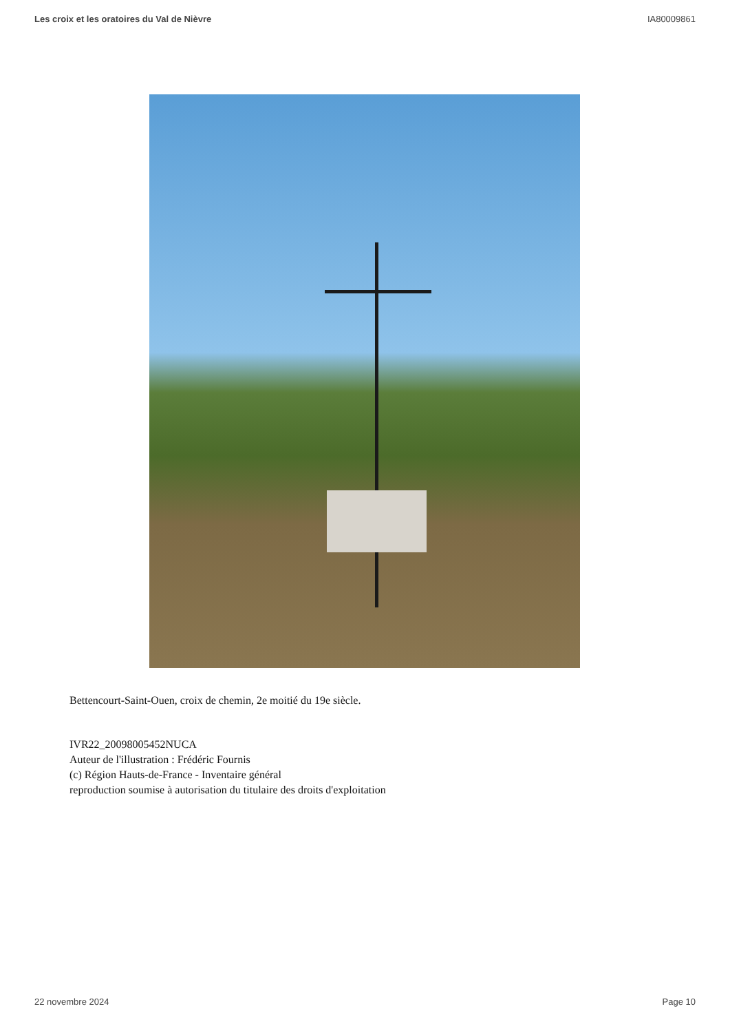Les croix et les oratoires du Val de Nièvre IA80009861
Bettencourt-Saint-Ouen, croix de chemin, 2e moitié du 19e siècle.
IVR22_20098005452NUCA
Auteur de l'illustration : Frédéric Fournis
(c) Région Hauts-de-France - Inventaire général
reproduction soumise à autorisation du titulaire des droits d'exploitation
22 novembre 2024 Page 10